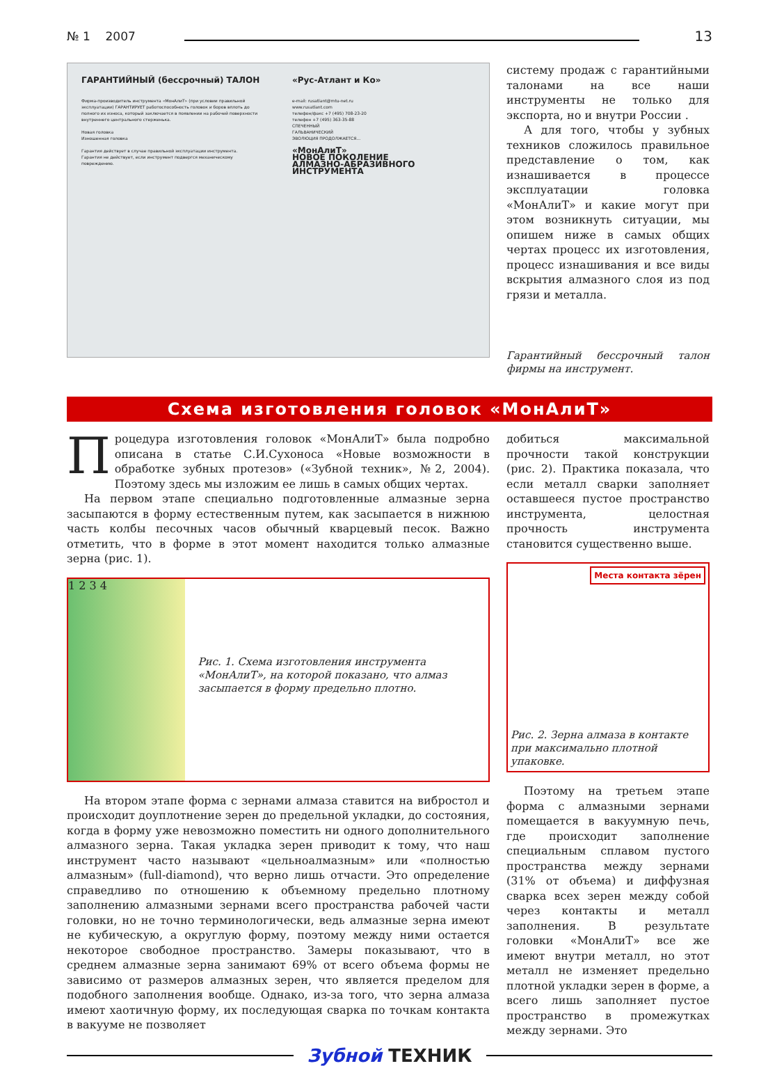№ 1 2007 13
ГАРАНТИЙНЫЙ (бессрочный) ТАЛОН
Фирма-производитель инструмента «МонАлиТ» (при условии правильной эксплуатации) ГАРАНТИРУЕТ работоспособность головок и боров вплоть до полного их износа, который заключается в появлении на рабочей поверхности внутреннего центрального стерженька.
Новая головка
Изношенная головка
Гарантия действует в случае правильной эксплуатации инструмента.
Гарантия не действует, если инструмент подвергся механическому повреждению.
«Рус-Атлант и Ко»
e-mail: rusatlant@mtu-net.ru
www.rusatlant.com
телефон/факс +7 (495) 708-23-20
телефон +7 (495) 363-35-88
СПЕЧЕННЫЙ
ГАЛЬВАНИЧЕСКИЙ
ЭВОЛЮЦИЯ ПРОДОЛЖАЕТСЯ...
«МонАлиТ»
НОВОЕ ПОКОЛЕНИЕ
АЛМАЗНО-АБРАЗИВНОГО ИНСТРУМЕНТА
систему продаж с гарантийными талонами на все наши инструменты не только для экспорта, но и внутри России .
А для того, чтобы у зубных техников сложилось правильное представление о том, как изнашивается в процессе эксплуатации головка «МонАлиТ» и какие могут при этом возникнуть ситуации, мы опишем ниже в самых общих чертах процесс их изготовления, процесс изнашивания и все виды вскрытия алмазного слоя из под грязи и металла.
Гарантийный бессрочный талон фирмы на инструмент.
Схема изготовления головок «МонАлиТ»
Процедура изготовления головок «МонАлиТ» была подробно описана в статье С.И.Сухоноса «Новые возможности в обработке зубных протезов» («Зубной техник», №2, 2004). Поэтому здесь мы изложим ее лишь в самых общих чертах.
На первом этапе специально подготовленные алмазные зерна засыпаются в форму естественным путем, как засыпается в нижнюю часть колбы песочных часов обычный кварцевый песок. Важно отметить, что в форме в этот момент находится только алмазные зерна (рис. 1).
1 2 3 4
Рис. 1. Схема изготовления инструмента «МонАлиТ», на которой показано, что алмаз засыпается в форму предельно плотно.
На втором этапе форма с зернами алмаза ставится на вибростол и происходит доуплотнение зерен до предельной укладки, до состояния, когда в форму уже невозможно поместить ни одного дополнительного алмазного зерна. Такая укладка зерен приводит к тому, что наш инструмент часто называют «цельноалмазным» или «полностью алмазным» (full-diamond), что верно лишь отчасти. Это определение справедливо по отношению к объемному предельно плотному заполнению алмазными зернами всего пространства рабочей части головки, но не точно терминологически, ведь алмазные зерна имеют не кубическую, а округлую форму, поэтому между ними остается некоторое свободное пространство. Замеры показывают, что в среднем алмазные зерна занимают 69% от всего объема формы не зависимо от размеров алмазных зерен, что является пределом для подобного заполнения вообще. Однако, из-за того, что зерна алмаза имеют хаотичную форму, их последующая сварка по точкам контакта в вакууме не позволяет
добиться максимальной прочности такой конструкции (рис. 2). Практика показала, что если металл сварки заполняет оставшееся пустое пространство инструмента, целостная прочность инструмента становится существенно выше.
Места контакта зёрен
Рис. 2. Зерна алмаза в контакте при максимально плотной упаковке.
Поэтому на третьем этапе форма с алмазными зернами помещается в вакуумную печь, где происходит заполнение специальным сплавом пустого пространства между зернами (31% от объема) и диффузная сварка всех зерен между собой через контакты и металл заполнения. В результате головки «МонАлиТ» все же имеют внутри металл, но этот металл не изменяет предельно плотной укладки зерен в форме, а всего лишь заполняет пустое пространство в промежутках между зернами. Это
Зубной ТЕХНИК